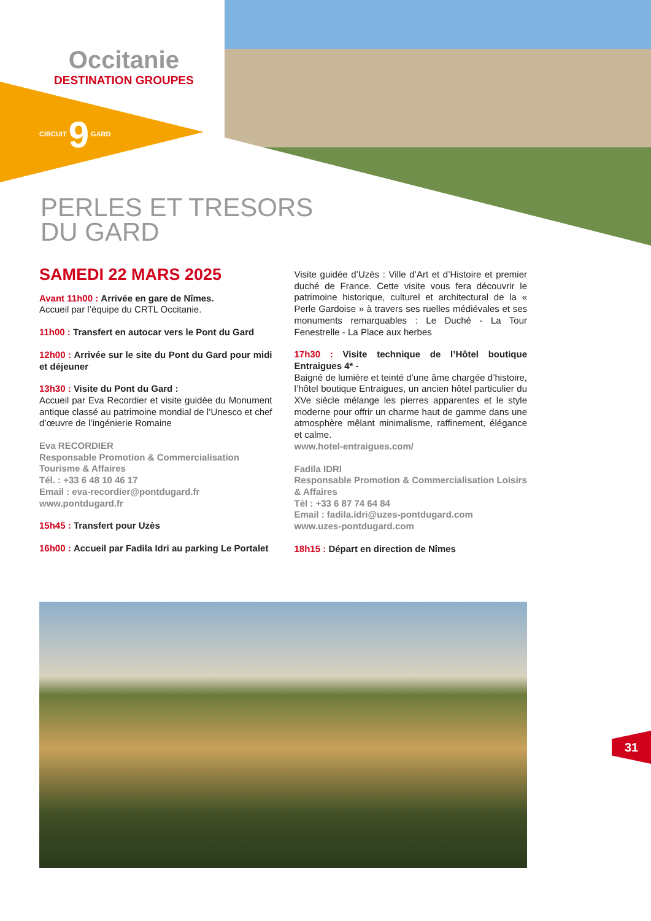Occitanie
DESTINATION GROUPES
CIRCUIT 9 GARD
PERLES ET TRESORS
DU GARD
SAMEDI 22 MARS 2025
Avant 11h00 : Arrivée en gare de Nîmes.
Accueil par l’équipe du CRTL Occitanie.
11h00 : Transfert en autocar vers le Pont du Gard
12h00 : Arrivée sur le site du Pont du Gard pour midi et déjeuner
13h30 : Visite du Pont du Gard :
Accueil par Eva Recordier et visite guidée du Monument antique classé au patrimoine mondial de l’Unesco et chef d’œuvre de l’ingénierie Romaine
Eva RECORDIER
Responsable Promotion & Commercialisation Tourisme & Affaires
Tél. : +33 6 48 10 46 17
Email : eva-recordier@pontdugard.fr
www.pontdugard.fr
15h45 : Transfert pour Uzès
16h00 : Accueil par Fadila Idri au parking Le Portalet
Visite guidée d’Uzès : Ville d’Art et d’Histoire et premier duché de France. Cette visite vous fera découvrir le patrimoine historique, culturel et architectural de la « Perle Gardoise » à travers ses ruelles médiévales et ses monuments remarquables : Le Duché - La Tour Fenestrelle - La Place aux herbes
17h30 : Visite technique de l’Hôtel boutique Entraigues 4* -
Baigné de lumière et teinté d’une âme chargée d’histoire, l’hôtel boutique Entraigues, un ancien hôtel particulier du XVe siècle mélange les pierres apparentes et le style moderne pour offrir un charme haut de gamme dans une atmosphère mêlant minimalisme, raffinement, élégance et calme.
www.hotel-entraigues.com/
Fadila IDRI
Responsable Promotion & Commercialisation Loisirs & Affaires
Tèl : +33 6 87 74 64 84
Email : fadila.idri@uzes-pontdugard.com
www.uzes-pontdugard.com
18h15 : Départ en direction de Nîmes
31